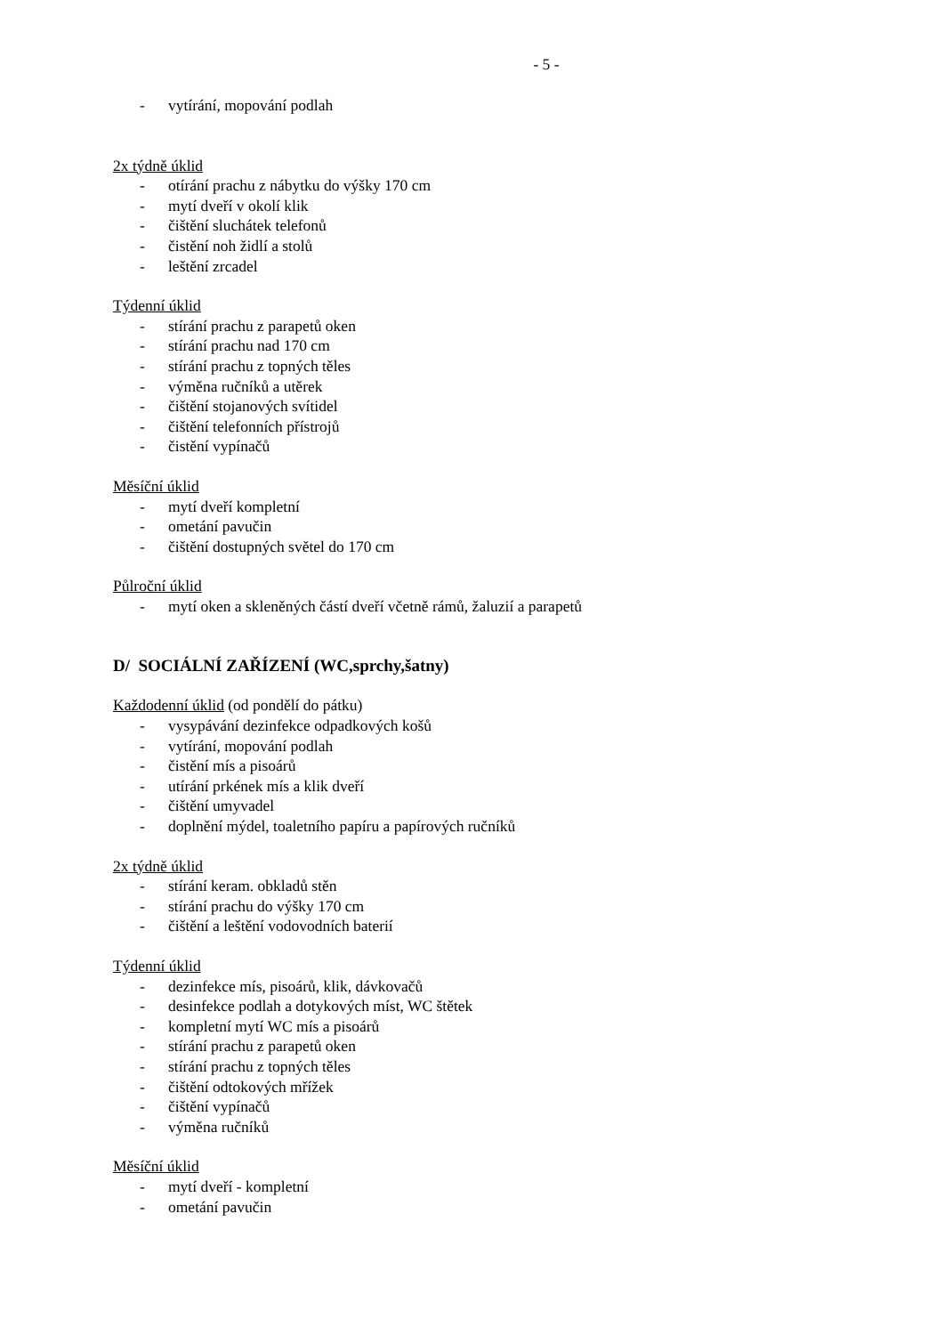- 5 -
- vytírání, mopování podlah
2x týdně úklid
- otírání prachu z nábytku do výšky 170 cm
- mytí dveří v okolí klik
- čištění sluchátek telefonů
- čistění noh židlí a stolů
- leštění zrcadel
Týdenní úklid
- stírání prachu z parapetů oken
- stírání prachu nad 170 cm
- stírání prachu z topných těles
- výměna ručníků a utěrek
- čištění stojanových svítidel
- čištění telefonních přístrojů
- čistění vypínačů
Měsíční úklid
- mytí dveří kompletní
- ometání pavučin
- čištění dostupných světel do 170 cm
Půlroční úklid
- mytí oken a skleněných částí dveří včetně rámů, žaluzií a parapetů
D/ SOCIÁLNÍ ZAŘÍZENÍ (WC,sprchy,šatny)
Každodenní úklid (od pondělí do pátku)
- vysypávání dezinfekce odpadkových košů
- vytírání, mopování podlah
- čistění mís a pisoárů
- utírání prkének mís a klik dveří
- čištění umyvadel
- doplnění mýdel, toaletního papíru a papírových ručníků
2x týdně úklid
- stírání keram. obkladů stěn
- stírání prachu do výšky 170 cm
- čištění a leštění vodovodních baterií
Týdenní úklid
- dezinfekce mís, pisoárů, klik, dávkovačů
- desinfekce podlah a dotykových míst, WC štětek
- kompletní mytí WC mís a pisoárů
- stírání prachu z parapetů oken
- stírání prachu z topných těles
- čištění odtokových mřížek
- čištění vypínačů
- výměna ručníků
Měsíční úklid
- mytí dveří - kompletní
- ometání pavučin